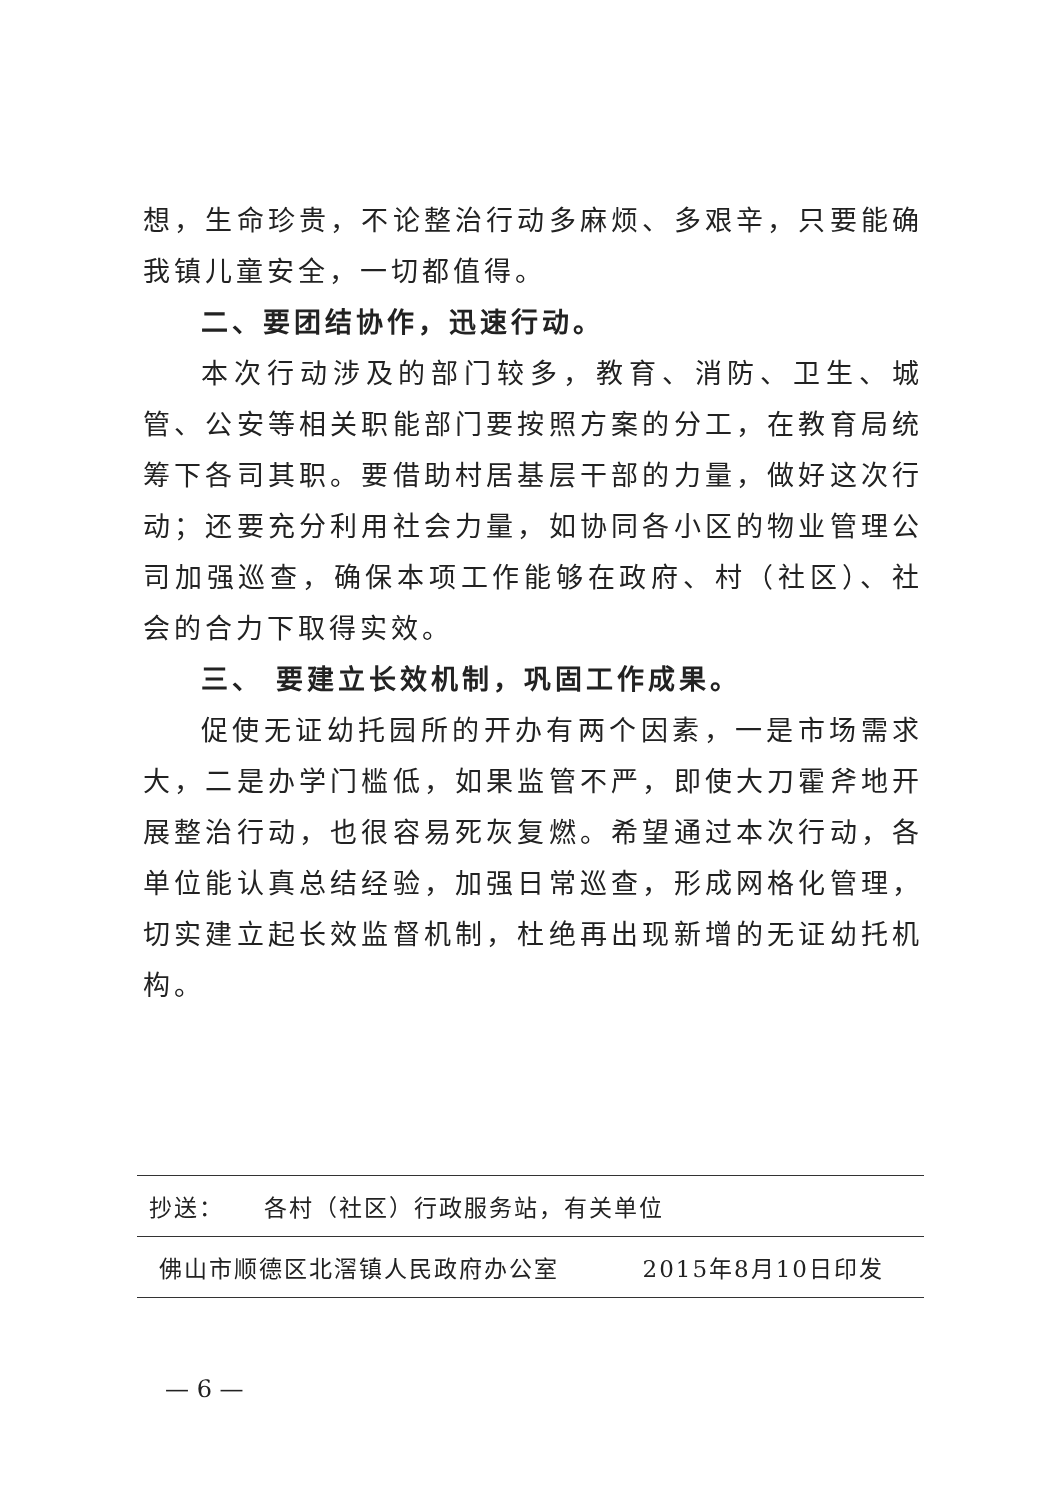想，生命珍贵，不论整治行动多麻烦、多艰辛，只要能确我镇儿童安全，一切都值得。
二、要团结协作，迅速行动。
本次行动涉及的部门较多，教育、消防、卫生、城管、公安等相关职能部门要按照方案的分工，在教育局统筹下各司其职。要借助村居基层干部的力量，做好这次行动；还要充分利用社会力量，如协同各小区的物业管理公司加强巡查，确保本项工作能够在政府、村（社区）、社会的合力下取得实效。
三、 要建立长效机制，巩固工作成果。
促使无证幼托园所的开办有两个因素，一是市场需求大，二是办学门槛低，如果监管不严，即使大刀霍斧地开展整治行动，也很容易死灰复燃。希望通过本次行动，各单位能认真总结经验，加强日常巡查，形成网格化管理，切实建立起长效监督机制，杜绝再出现新增的无证幼托机构。
抄送： 各村（社区）行政服务站，有关单位
佛山市顺德区北滘镇人民政府办公室 2015年8月10日印发
— 6 —